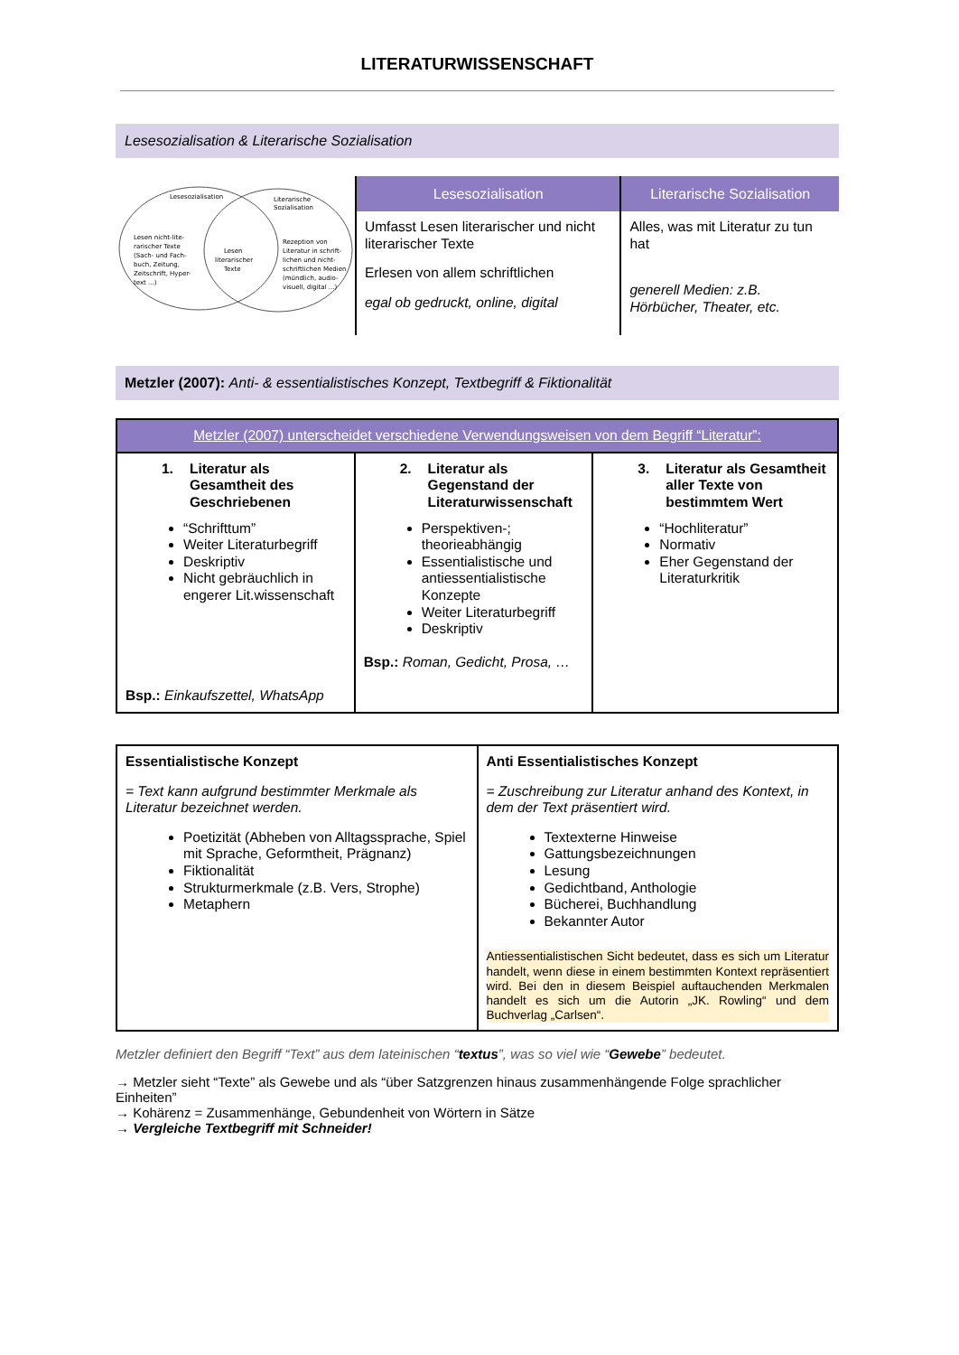LITERATURWISSENSCHAFT
Lesesozialisation & Literarische Sozialisation
| Lesesozialisation Literarische Sozialisation Lesen nicht-lite- rarischer Texte (Sach- und Fach- buch, Zeitung, Zeitschrift, Hyper- text ...) Lesen literarischer Texte Rezeption von Literatur in schrift- lichen und nicht- schriftlichen Medien (mündlich, audio- visuell, digital ...) | Lesesozialisation | Literarische Sozialisation |
| | Umfasst Lesen literarischer und nicht literarischer Texte Erlesen von allem schriftlichen egal ob gedruckt, online, digital | Alles, was mit Literatur zu tun hat generell Medien: z.B. Hörbücher, Theater, etc. |
Metzler (2007): Anti- & essentialistisches Konzept, Textbegriff & Fiktionalität
| Metzler (2007) unterscheidet verschiedene Verwendungsweisen von dem Begriff “Literatur”: | | |
| --- | --- | --- |
| 1. Literatur als Gesamtheit des Geschriebenen “Schrifttum” Weiter Literaturbegriff Deskriptiv Nicht gebräuchlich in engerer Lit.wissenschaft Bsp.: Einkaufszettel, WhatsApp | 2. Literatur als Gegenstand der Literaturwissenschaft Perspektiven-; theorieabhängig Essentialistische und antiessentialistische Konzepte Weiter Literaturbegriff Deskriptiv Bsp.: Roman, Gedicht, Prosa, … | 3. Literatur als Gesamtheit aller Texte von bestimmtem Wert “Hochliteratur” Normativ Eher Gegenstand der Literaturkritik |
| Essentialistische Konzept = Text kann aufgrund bestimmter Merkmale als Literatur bezeichnet werden. Poetizität (Abheben von Alltagssprache, Spiel mit Sprache, Geformtheit, Prägnanz) Fiktionalität Strukturmerkmale (z.B. Vers, Strophe) Metaphern | Anti Essentialistisches Konzept = Zuschreibung zur Literatur anhand des Kontext, in dem der Text präsentiert wird. Textexterne Hinweise Gattungsbezeichnungen Lesung Gedichtband, Anthologie Bücherei, Buchhandlung Bekannter Autor Antiessentialistischen Sicht bedeutet, dass es sich um Literatur handelt, wenn diese in einem bestimmten Kontext repräsentiert wird. Bei den in diesem Beispiel auftauchenden Merkmalen handelt es sich um die Autorin „JK. Rowling“ und dem Buchverlag „Carlsen“. |
Metzler definiert den Begriff “Text” aus dem lateinischen “textus”, was so viel wie “Gewebe” bedeutet.
→ Metzler sieht “Texte” als Gewebe und als “über Satzgrenzen hinaus zusammenhängende Folge sprachlicher Einheiten”
→ Kohärenz = Zusammenhänge, Gebundenheit von Wörtern in Sätze
→ Vergleiche Textbegriff mit Schneider!